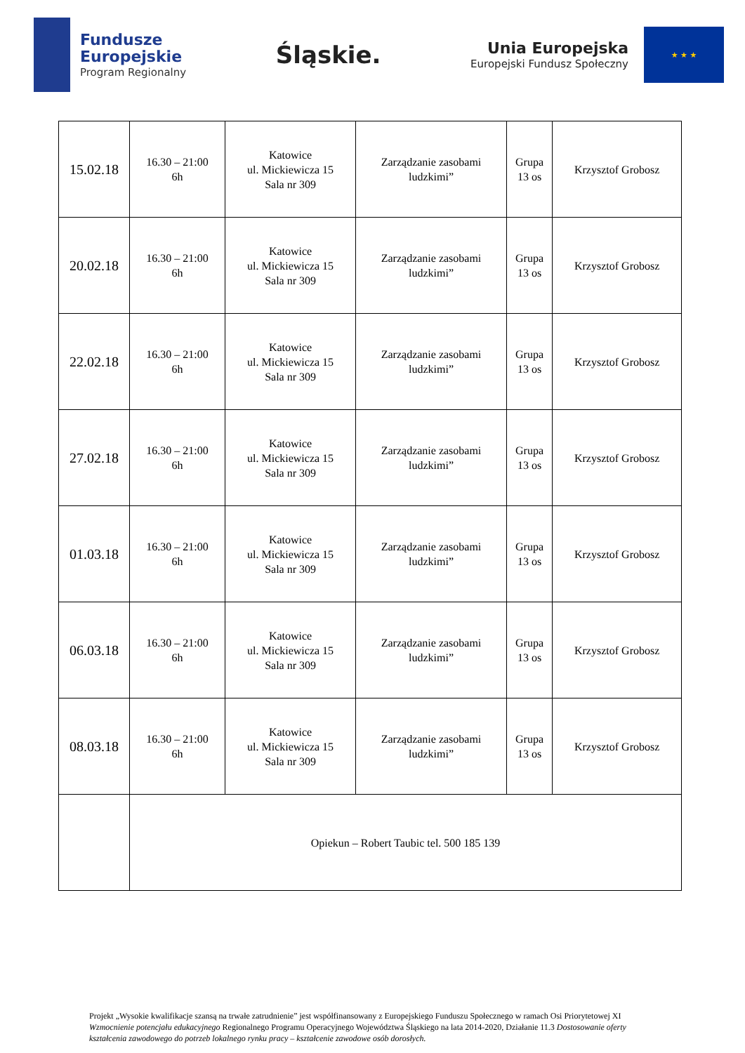Fundusze
Europejskie
Program Regionalny
Śląskie.
Unia Europejska
Europejski Fundusz Społeczny
★ ★ ★
| 15.02.18 | 16.30 – 21:00 6h | Katowice ul. Mickiewicza 15 Sala nr 309 | Zarządzanie zasobami ludzkimi” | Grupa 13 os | Krzysztof Grobosz |
| 20.02.18 | 16.30 – 21:00 6h | Katowice ul. Mickiewicza 15 Sala nr 309 | Zarządzanie zasobami ludzkimi” | Grupa 13 os | Krzysztof Grobosz |
| 22.02.18 | 16.30 – 21:00 6h | Katowice ul. Mickiewicza 15 Sala nr 309 | Zarządzanie zasobami ludzkimi” | Grupa 13 os | Krzysztof Grobosz |
| 27.02.18 | 16.30 – 21:00 6h | Katowice ul. Mickiewicza 15 Sala nr 309 | Zarządzanie zasobami ludzkimi” | Grupa 13 os | Krzysztof Grobosz |
| 01.03.18 | 16.30 – 21:00 6h | Katowice ul. Mickiewicza 15 Sala nr 309 | Zarządzanie zasobami ludzkimi” | Grupa 13 os | Krzysztof Grobosz |
| 06.03.18 | 16.30 – 21:00 6h | Katowice ul. Mickiewicza 15 Sala nr 309 | Zarządzanie zasobami ludzkimi” | Grupa 13 os | Krzysztof Grobosz |
| 08.03.18 | 16.30 – 21:00 6h | Katowice ul. Mickiewicza 15 Sala nr 309 | Zarządzanie zasobami ludzkimi” | Grupa 13 os | Krzysztof Grobosz |
| | Opiekun – Robert Taubic tel. 500 185 139 | | | | |
Projekt „Wysokie kwalifikacje szansą na trwałe zatrudnienie” jest współfinansowany z Europejskiego Funduszu Społecznego w ramach Osi Priorytetowej XI Wzmocnienie potencjału edukacyjnego Regionalnego Programu Operacyjnego Województwa Śląskiego na lata 2014-2020, Działanie 11.3 Dostosowanie oferty kształcenia zawodowego do potrzeb lokalnego rynku pracy – kształcenie zawodowe osób dorosłych.